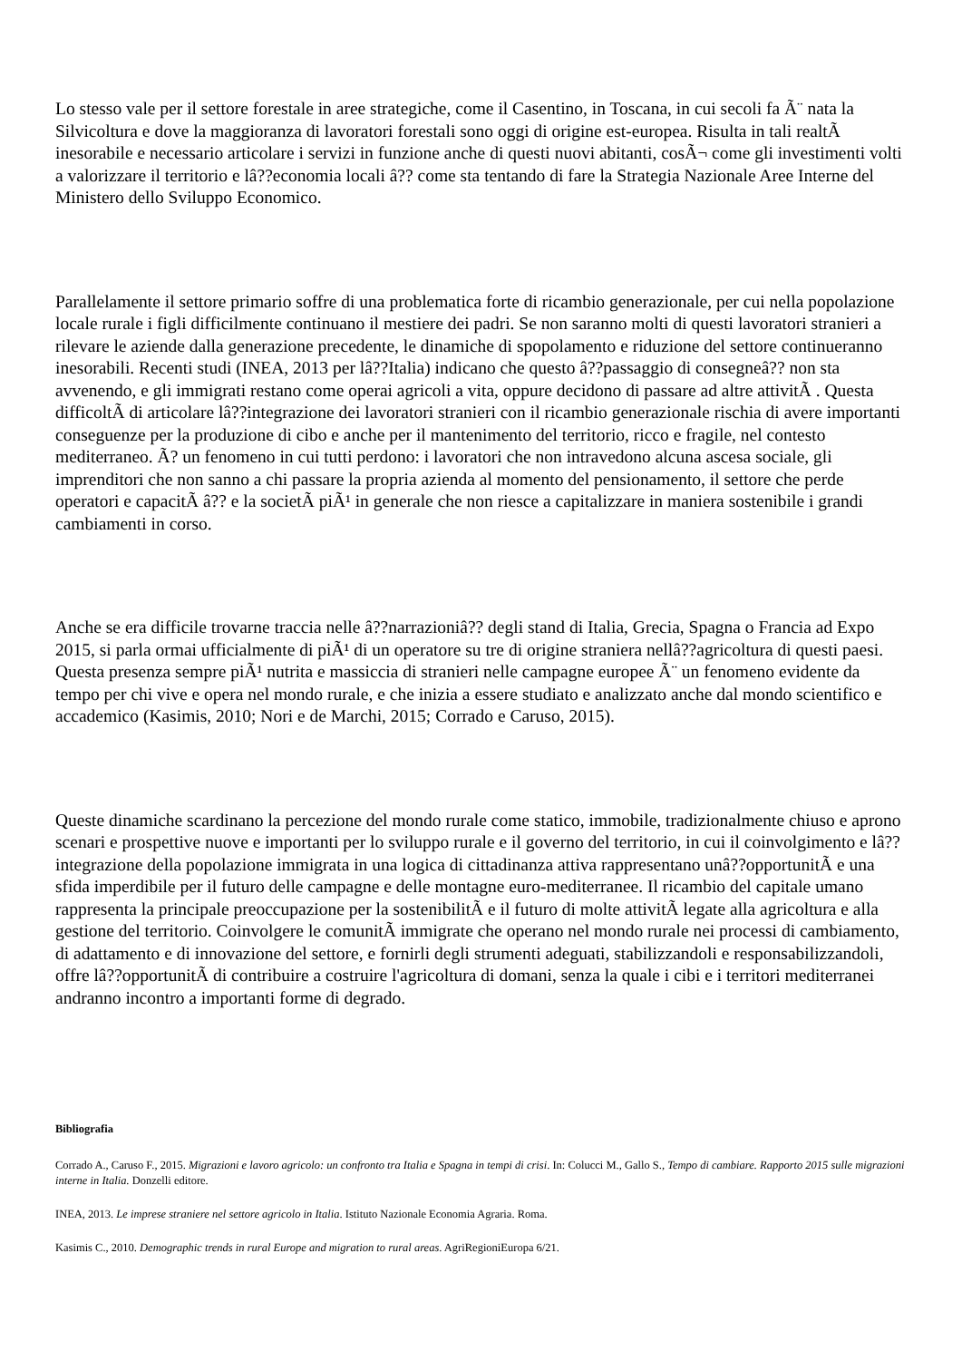Lo stesso vale per il settore forestale in aree strategiche, come il Casentino, in Toscana, in cui secoli fa Ã¨ nata la Silvicoltura e dove la maggioranza di lavoratori forestali sono oggi di origine est-europea. Risulta in tali realtÃ inesorabile e necessario articolare i servizi in funzione anche di questi nuovi abitanti, cosÃ¬ come gli investimenti volti a valorizzare il territorio e lâ??economia locali â?? come sta tentando di fare la Strategia Nazionale Aree Interne del Ministero dello Sviluppo Economico.
Parallelamente il settore primario soffre di una problematica forte di ricambio generazionale, per cui nella popolazione locale rurale i figli difficilmente continuano il mestiere dei padri. Se non saranno molti di questi lavoratori stranieri a rilevare le aziende dalla generazione precedente, le dinamiche di spopolamento e riduzione del settore continueranno inesorabili. Recenti studi (INEA, 2013 per lâ??Italia) indicano che questo â??passaggio di consegneâ?? non sta avvenendo, e gli immigrati restano come operai agricoli a vita, oppure decidono di passare ad altre attivitÃ . Questa difficoltÃ di articolare lâ??integrazione dei lavoratori stranieri con il ricambio generazionale rischia di avere importanti conseguenze per la produzione di cibo e anche per il mantenimento del territorio, ricco e fragile, nel contesto mediterraneo. Ã? un fenomeno in cui tutti perdono: i lavoratori che non intravedono alcuna ascesa sociale, gli imprenditori che non sanno a chi passare la propria azienda al momento del pensionamento, il settore che perde operatori e capacitÃ â?? e la societÃ piÃ¹ in generale che non riesce a capitalizzare in maniera sostenibile i grandi cambiamenti in corso.
Anche se era difficile trovarne traccia nelle â??narrazioniâ?? degli stand di Italia, Grecia, Spagna o Francia ad Expo 2015, si parla ormai ufficialmente di piÃ¹ di un operatore su tre di origine straniera nellâ??agricoltura di questi paesi. Questa presenza sempre piÃ¹ nutrita e massiccia di stranieri nelle campagne europee Ã¨ un fenomeno evidente da tempo per chi vive e opera nel mondo rurale, e che inizia a essere studiato e analizzato anche dal mondo scientifico e accademico (Kasimis, 2010; Nori e de Marchi, 2015; Corrado e Caruso, 2015).
Queste dinamiche scardinano la percezione del mondo rurale come statico, immobile, tradizionalmente chiuso e aprono scenari e prospettive nuove e importanti per lo sviluppo rurale e il governo del territorio, in cui il coinvolgimento e lâ??integrazione della popolazione immigrata in una logica di cittadinanza attiva rappresentano unâ??opportunitÃ e una sfida imperdibile per il futuro delle campagne e delle montagne euro-mediterranee. Il ricambio del capitale umano rappresenta la principale preoccupazione per la sostenibilitÃ e il futuro di molte attivitÃ legate alla agricoltura e alla gestione del territorio. Coinvolgere le comunitÃ immigrate che operano nel mondo rurale nei processi di cambiamento, di adattamento e di innovazione del settore, e fornirli degli strumenti adeguati, stabilizzandoli e responsabilizzandoli, offre lâ??opportunitÃ di contribuire a costruire l'agricoltura di domani, senza la quale i cibi e i territori mediterranei andranno incontro a importanti forme di degrado.
Bibliografia
Corrado A., Caruso F., 2015. Migrazioni e lavoro agricolo: un confronto tra Italia e Spagna in tempi di crisi. In: Colucci M., Gallo S., Tempo di cambiare. Rapporto 2015 sulle migrazioni interne in Italia. Donzelli editore.
INEA, 2013. Le imprese straniere nel settore agricolo in Italia. Istituto Nazionale Economia Agraria. Roma.
Kasimis C., 2010. Demographic trends in rural Europe and migration to rural areas. AgriRegioniEuropa 6/21.